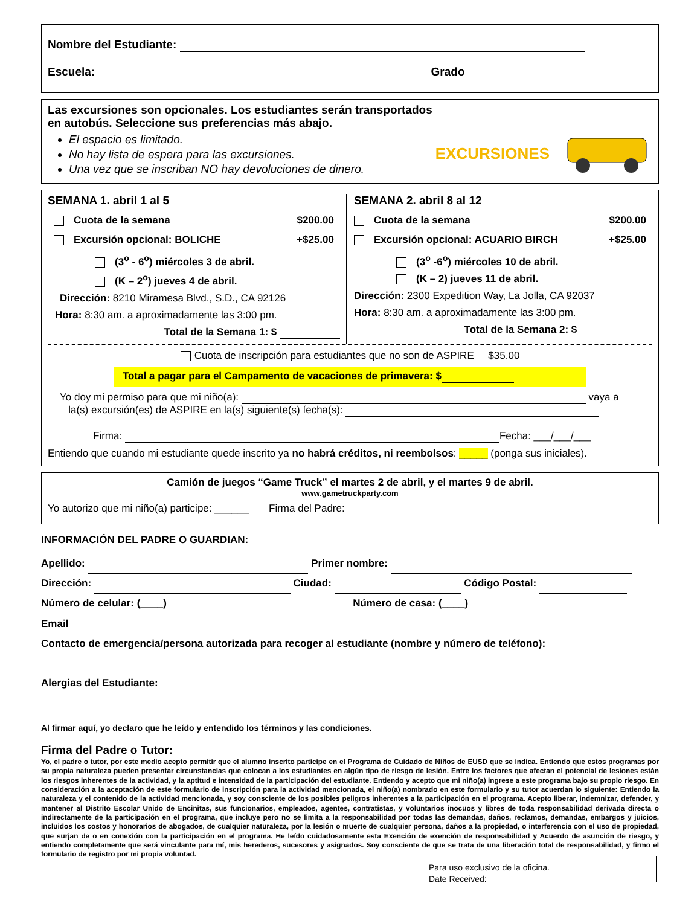Nombre del Estudiante:
Escuela: Grado
Las excursiones son opcionales. Los estudiantes serán transportados en autobús. Seleccione sus preferencias más abajo.
El espacio es limitado.
No hay lista de espera para las excursiones.
Una vez que se inscriban NO hay devoluciones de dinero.
EXCURSIONES
SEMANA 1. abril 1 al 5
Cuota de la semana $200.00
Excursión opcional: BOLICHE +$25.00
(3<sup>o</sup> - 6<sup>o</sup>) miércoles 3 de abril.
(K – 2<sup>o</sup>) jueves 4 de abril.
Dirección: 8210 Miramesa Blvd., S.D., CA 92126
Hora: 8:30 am. a aproximadamente las 3:00 pm.
Total de la Semana 1: $
SEMANA 2. abril 8 al 12
Cuota de la semana $200.00
Excursión opcional: ACUARIO BIRCH +$25.00
(3<sup>o</sup> -6<sup>o</sup>) miércoles 10 de abril.
(K – 2) jueves 11 de abril.
Dirección: 2300 Expedition Way, La Jolla, CA 92037
Hora: 8:30 am. a aproximadamente las 3:00 pm.
Total de la Semana 2: $
Cuota de inscripción para estudiantes que no son de ASPIRE $35.00
Total a pagar para el Campamento de vacaciones de primavera: $
Yo doy mi permiso para que mi niño(a): vaya a
la(s) excursión(es) de ASPIRE en la(s) siguiente(s) fecha(s):
Firma: Fecha: ___/___/___
Entiendo que cuando mi estudiante quede inscrito ya no habrá créditos, ni reembolsos: _____ (ponga sus iniciales).
Camión de juegos “Game Truck” el martes 2 de abril, y el martes 9 de abril.
www.gametruckparty.com
Yo autorizo que mi niño(a) participe: ______ Firma del Padre:
INFORMACIÓN DEL PADRE O GUARDIAN:
Apellido: Primer nombre:
Dirección: Ciudad: Código Postal:
Número de celular: (____) Número de casa: (____)
Email
Contacto de emergencia/persona autorizada para recoger al estudiante (nombre y número de teléfono):
Alergias del Estudiante:
Al firmar aquí, yo declaro que he leído y entendido los términos y las condiciones.
Firma del Padre o Tutor:
Yo, el padre o tutor, por este medio acepto permitir que el alumno inscrito participe en el Programa de Cuidado de Niños de EUSD que se indica. Entiendo que estos programas por su propia naturaleza pueden presentar circunstancias que colocan a los estudiantes en algún tipo de riesgo de lesión. Entre los factores que afectan el potencial de lesiones están los riesgos inherentes de la actividad, y la aptitud e intensidad de la participación del estudiante. Entiendo y acepto que mi niño(a) ingrese a este programa bajo su propio riesgo. En consideración a la aceptación de este formulario de inscripción para la actividad mencionada, el niño(a) nombrado en este formulario y su tutor acuerdan lo siguiente: Entiendo la naturaleza y el contenido de la actividad mencionada, y soy consciente de los posibles peligros inherentes a la participación en el programa. Acepto liberar, indemnizar, defender, y mantener al Distrito Escolar Unido de Encinitas, sus funcionarios, empleados, agentes, contratistas, y voluntarios inocuos y libres de toda responsabilidad derivada directa o indirectamente de la participación en el programa, que incluye pero no se limita a la responsabilidad por todas las demandas, daños, reclamos, demandas, embargos y juicios, incluidos los costos y honorarios de abogados, de cualquier naturaleza, por la lesión o muerte de cualquier persona, daños a la propiedad, o interferencia con el uso de propiedad, que surjan de o en conexión con la participación en el programa. He leído cuidadosamente esta Exención de exención de responsabilidad y Acuerdo de asunción de riesgo, y entiendo completamente que será vinculante para mí, mis herederos, sucesores y asignados. Soy consciente de que se trata de una liberación total de responsabilidad, y firmo el formulario de registro por mi propia voluntad.
Para uso exclusivo de la oficina.
Date Received: